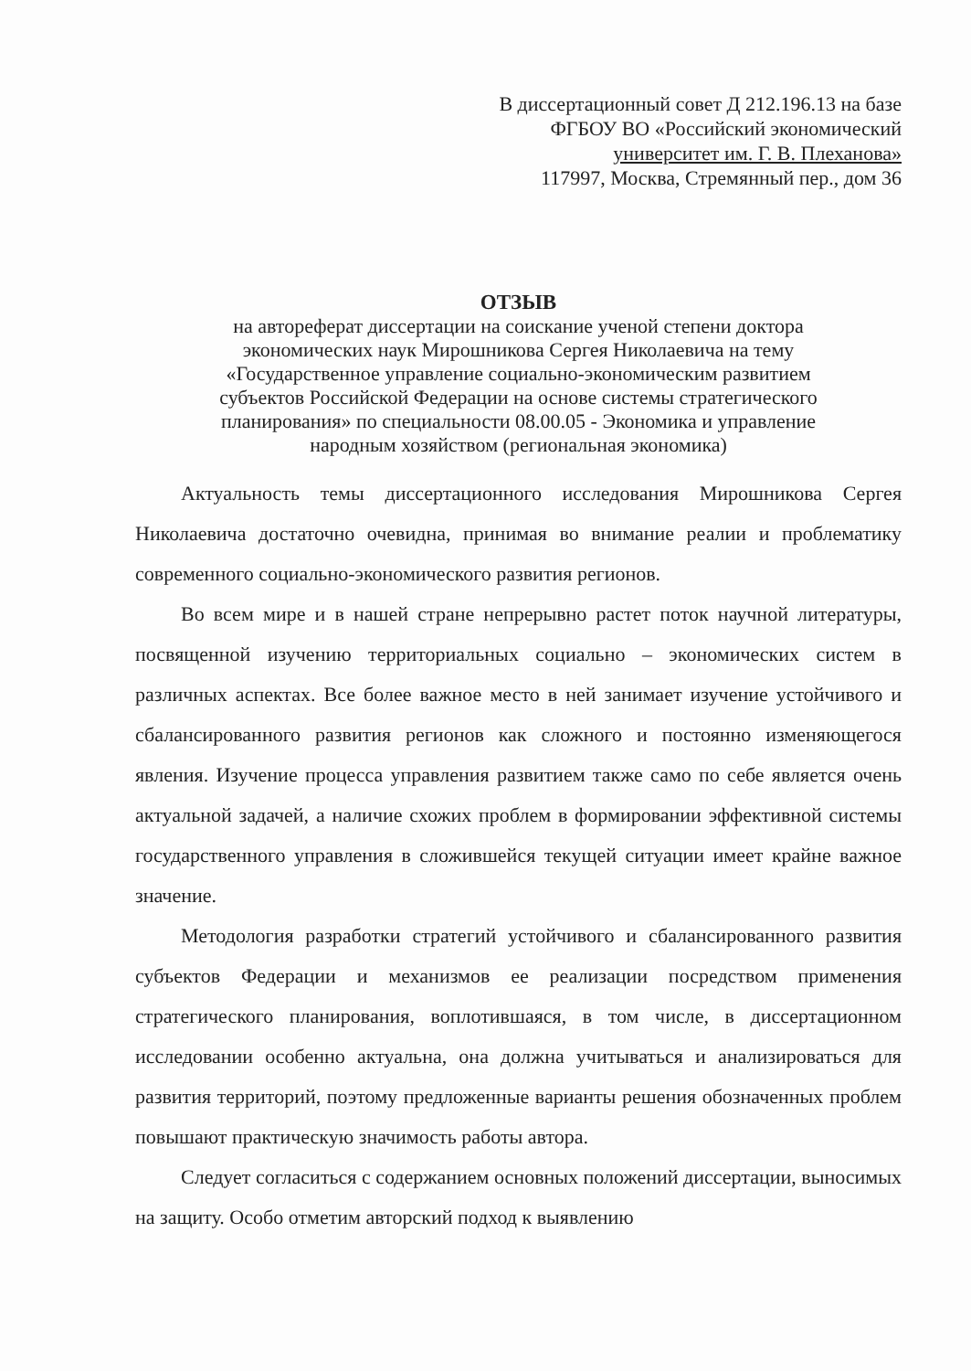В диссертационный совет Д 212.196.13 на базе
ФГБОУ ВО «Российский экономический
университет им. Г. В. Плеханова»
117997, Москва, Стремянный пер., дом 36
ОТЗЫВ
на автореферат диссертации на соискание ученой степени доктора
экономических наук Мирошникова Сергея Николаевича на тему
«Государственное управление социально-экономическим развитием
субъектов Российской Федерации на основе системы стратегического
планирования» по специальности 08.00.05 - Экономика и управление
народным хозяйством (региональная экономика)
Актуальность темы диссертационного исследования Мирошникова Сергея Николаевича достаточно очевидна, принимая во внимание реалии и проблематику современного социально-экономического развития регионов.
Во всем мире и в нашей стране непрерывно растет поток научной литературы, посвященной изучению территориальных социально – экономических систем в различных аспектах. Все более важное место в ней занимает изучение устойчивого и сбалансированного развития регионов как сложного и постоянно изменяющегося явления. Изучение процесса управления развитием также само по себе является очень актуальной задачей, а наличие схожих проблем в формировании эффективной системы государственного управления в сложившейся текущей ситуации имеет крайне важное значение.
Методология разработки стратегий устойчивого и сбалансированного развития субъектов Федерации и механизмов ее реализации посредством применения стратегического планирования, воплотившаяся, в том числе, в диссертационном исследовании особенно актуальна, она должна учитываться и анализироваться для развития территорий, поэтому предложенные варианты решения обозначенных проблем повышают практическую значимость работы автора.
Следует согласиться с содержанием основных положений диссертации, выносимых на защиту. Особо отметим авторский подход к выявлению